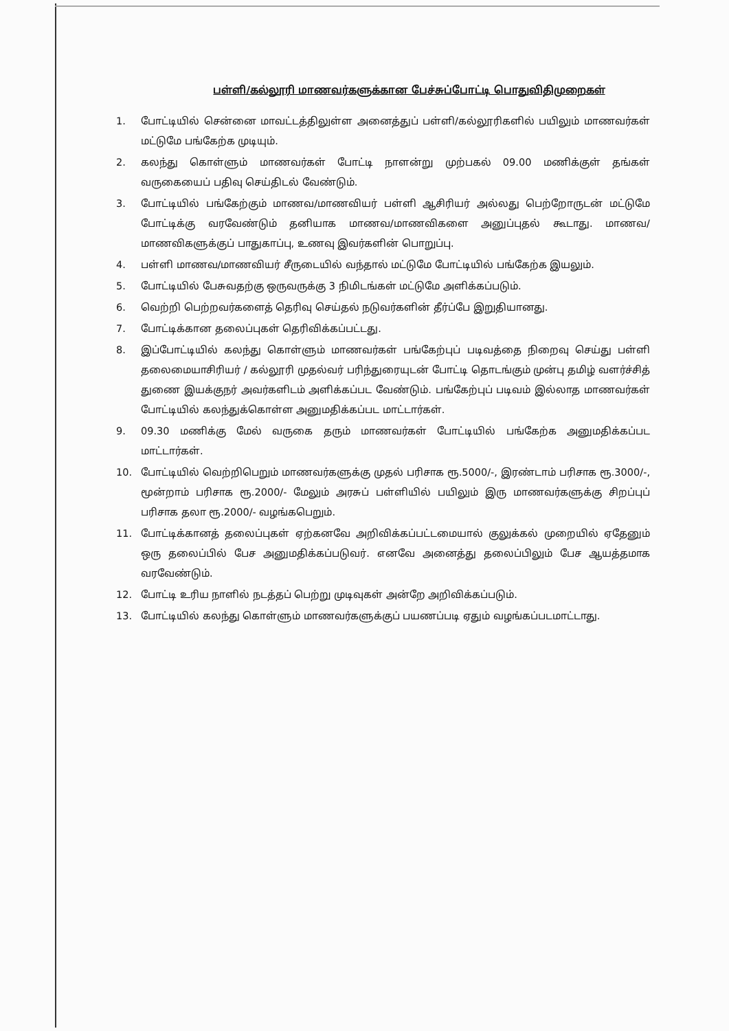பள்ளி/கல்லூரி மாணவர்களுக்கான பேச்சுப்போட்டி பொதுவிதிமுறைகள்
1. போட்டியில் சென்னை மாவட்டத்திலுள்ள அனைத்துப் பள்ளி/கல்லூரிகளில் பயிலும் மாணவர்கள் மட்டுமே பங்கேற்க முடியும்.
2. கலந்து கொள்ளும் மாணவர்கள் போட்டி நாளன்று முற்பகல் 09.00 மணிக்குள் தங்கள் வருகையைப் பதிவு செய்திடல் வேண்டும்.
3. போட்டியில் பங்கேற்கும் மாணவ/மாணவியர் பள்ளி ஆசிரியர் அல்லது பெற்றோருடன் மட்டுமே போட்டிக்கு வரவேண்டும் தனியாக மாணவ/மாணவிகளை அனுப்புதல் கூடாது. மாணவ/மாணவிகளுக்குப் பாதுகாப்பு, உணவு இவர்களின் பொறுப்பு.
4. பள்ளி மாணவ/மாணவியர் சீருடையில் வந்தால் மட்டுமே போட்டியில் பங்கேற்க இயலும்.
5. போட்டியில் பேசுவதற்கு ஒருவருக்கு 3 நிமிடங்கள் மட்டுமே அளிக்கப்படும்.
6. வெற்றி பெற்றவர்களைத் தெரிவு செய்தல் நடுவர்களின் தீர்ப்பே இறுதியானது.
7. போட்டிக்கான தலைப்புகள் தெரிவிக்கப்பட்டது.
8. இப்போட்டியில் கலந்து கொள்ளும் மாணவர்கள் பங்கேற்புப் படிவத்தை நிறைவு செய்து பள்ளி தலைமையாசிரியர் / கல்லூரி முதல்வர் பரிந்துரையுடன் போட்டி தொடங்கும் முன்பு தமிழ் வளர்ச்சித் துணை இயக்குநர் அவர்களிடம் அளிக்கப்பட வேண்டும். பங்கேற்புப் படிவம் இல்லாத மாணவர்கள் போட்டியில் கலந்துக்கொள்ள அனுமதிக்கப்பட மாட்டார்கள்.
9. 09.30 மணிக்கு மேல் வருகை தரும் மாணவர்கள் போட்டியில் பங்கேற்க அனுமதிக்கப்பட மாட்டார்கள்.
10. போட்டியில் வெற்றிபெறும் மாணவர்களுக்கு முதல் பரிசாக ரூ.5000/-, இரண்டாம் பரிசாக ரூ.3000/-, மூன்றாம் பரிசாக ரூ.2000/- மேலும் அரசுப் பள்ளியில் பயிலும் இரு மாணவர்களுக்கு சிறப்புப் பரிசாக தலா ரூ.2000/- வழங்கபெறும்.
11. போட்டிக்கானத் தலைப்புகள் ஏற்கனவே அறிவிக்கப்பட்டமையால் குலுக்கல் முறையில் ஏதேனும் ஒரு தலைப்பில் பேச அனுமதிக்கப்படுவர். எனவே அனைத்து தலைப்பிலும் பேச ஆயத்தமாக வரவேண்டும்.
12. போட்டி உரிய நாளில் நடத்தப் பெற்று முடிவுகள் அன்றே அறிவிக்கப்படும்.
13. போட்டியில் கலந்து கொள்ளும் மாணவர்களுக்குப் பயணப்படி ஏதும் வழங்கப்படமாட்டாது.